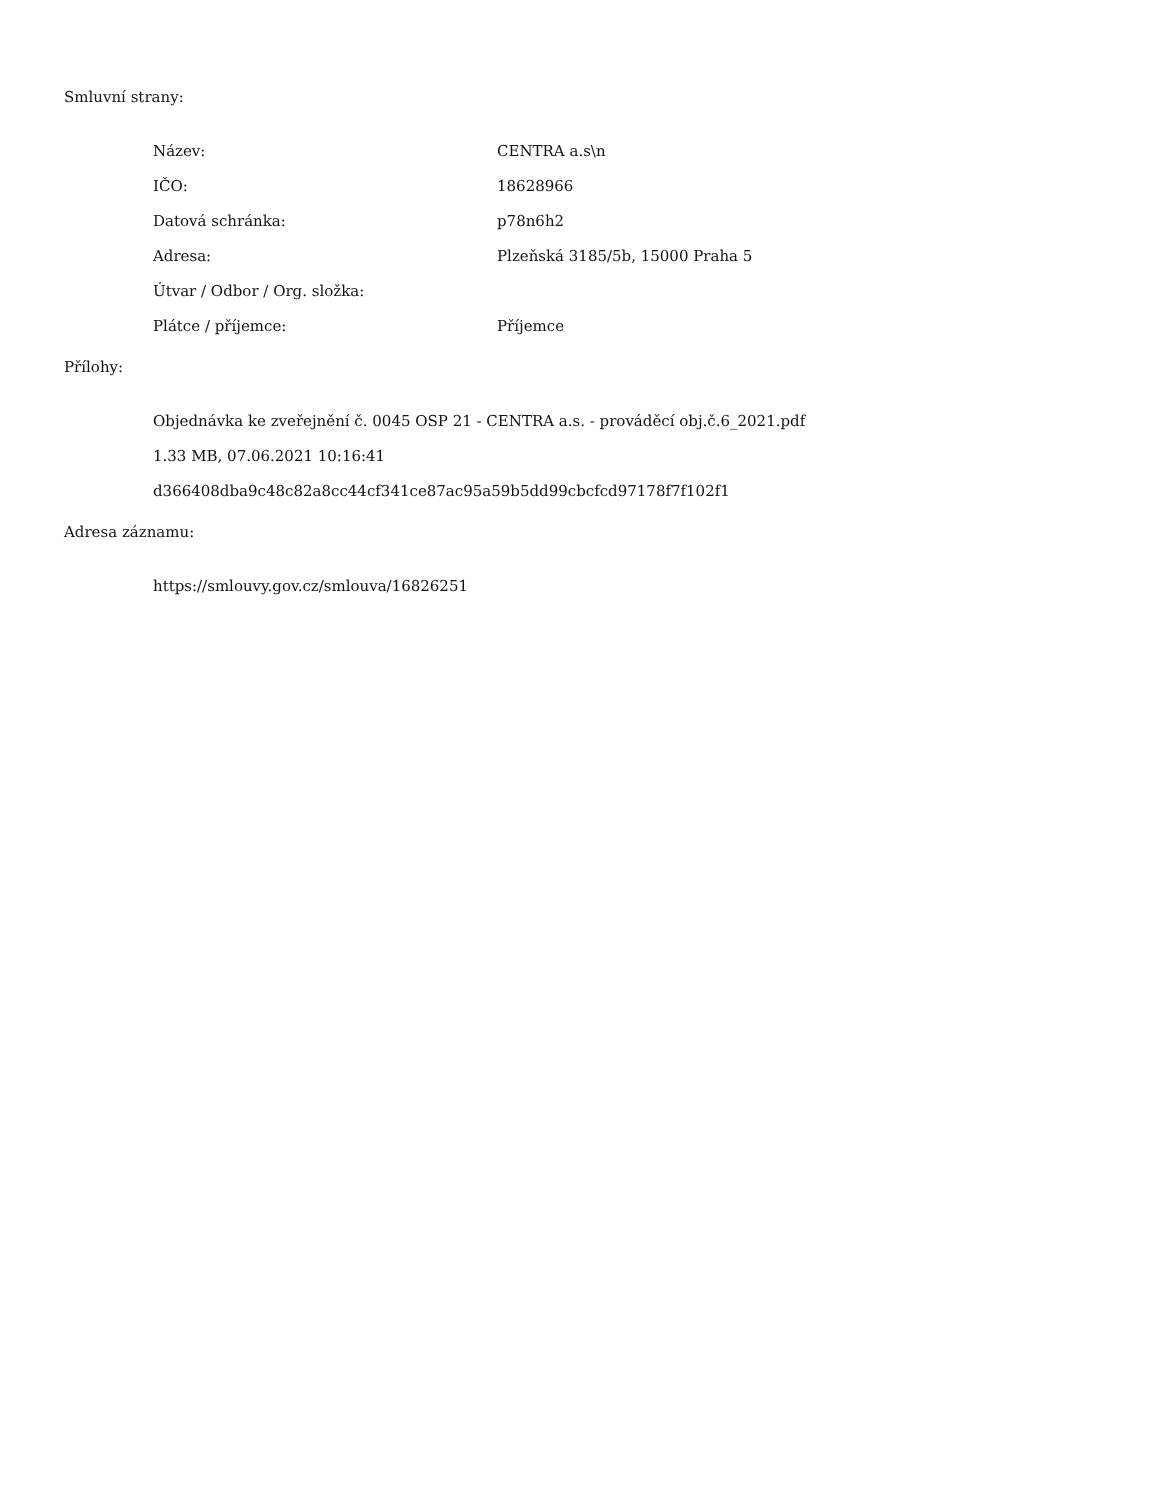Smluvní strany:
Název: CENTRA a.s\n
IČO: 18628966
Datová schránka: p78n6h2
Adresa: Plzeňská 3185/5b, 15000 Praha 5
Útvar / Odbor / Org. složka:
Plátce / příjemce: Příjemce
Přílohy:
Objednávka ke zveřejnění č. 0045 OSP 21 - CENTRA a.s. - prováděcí obj.č.6_2021.pdf
1.33 MB, 07.06.2021 10:16:41
d366408dba9c48c82a8cc44cf341ce87ac95a59b5dd99cbcfcd97178f7f102f1
Adresa záznamu:
https://smlouvy.gov.cz/smlouva/16826251